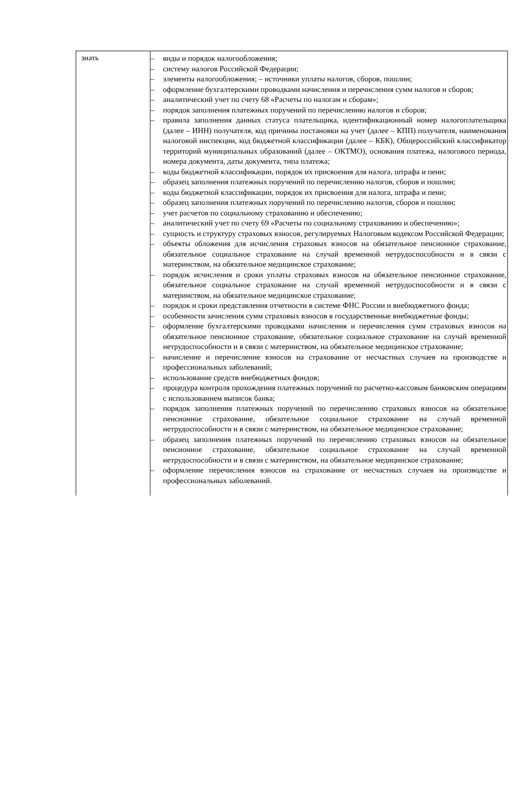| знать | – виды и порядок налогообложения; – систему налогов Российской Федерации; – элементы налогообложения; – источники уплаты налогов, сборов, пошлин; – оформление бухгалтерскими проводками начисления и перечисления сумм налогов и сборов; – аналитический учет по счету 68 «Расчеты по налогам и сборам»; – порядок заполнения платежных поручений по перечислению налогов и сборов; – правила заполнения данных статуса плательщика, идентификационный номер налогоплательщика (далее – ИНН) получателя, код причины постановки на учет (далее – КПП) получателя, наименования налоговой инспекции, код бюджетной классификации (далее – КБК), Общероссийский классификатор территорий муниципальных образований (далее – ОКТМО), основания платежа, налогового периода, номера документа, даты документа, типа платежа; – коды бюджетной классификации, порядок их присвоения для налога, штрафа и пени; – образец заполнения платежных поручений по перечислению налогов, сборов и пошлин; – коды бюджетной классификации, порядок их присвоения для налога, штрафа и пени; – образец заполнения платежных поручений по перечислению налогов, сборов и пошлин; – учет расчетов по социальному страхованию и обеспечению; – аналитический учет по счету 69 «Расчеты по социальному страхованию и обеспечению»; – сущность и структуру страховых взносов, регулируемых Налоговым кодексом Российской Федерации; – объекты обложения для исчисления страховых взносов на обязательное пенсионное страхование, обязательное социальное страхование на случай временной нетрудоспособности и в связи с материнством, на обязательное медицинское страхование; – порядок исчисления и сроки уплаты страховых взносов на обязательное пенсионное страхование, обязательное социальное страхование на случай временной нетрудоспособности и в связи с материнством, на обязательное медицинское страхование; – порядок и сроки представления отчетности в системе ФНС России и внебюджетного фонда; – особенности зачисления сумм страховых взносов в государственные внебюджетные фонды; – оформление бухгалтерскими проводками начисления и перечисления сумм страховых взносов на обязательное пенсионное страхование, обязательное социальное страхование на случай временной нетрудоспособности и в связи с материнством, на обязательное медицинское страхование; – начисление и перечисление взносов на страхование от несчастных случаев на производстве и профессиональных заболеваний; – использование средств внебюджетных фондов; – процедура контроля прохождения платежных поручений по расчетно-кассовым банковским операциям с использованием выписок банка; – порядок заполнения платежных поручений по перечислению страховых взносов на обязательное пенсионное страхование, обязательное социальное страхование на случай временной нетрудоспособности и в связи с материнством, на обязательное медицинское страхование; – образец заполнения платежных поручений по перечислению страховых взносов на обязательное пенсионное страхование, обязательное социальное страхование на случай временной нетрудоспособности и в связи с материнством, на обязательное медицинское страхование; – оформление перечисления взносов на страхование от несчастных случаев на производстве и профессиональных заболеваний. |